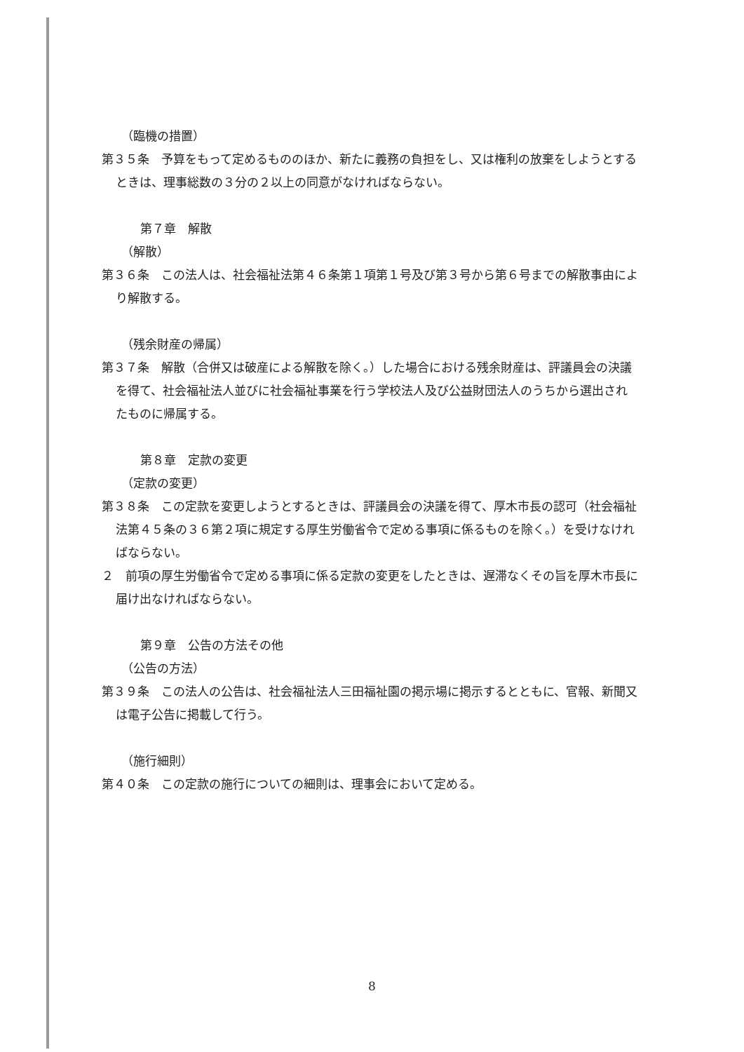（臨機の措置）
第３５条　予算をもって定めるもののほか、新たに義務の負担をし、又は権利の放棄をしようとするときは、理事総数の３分の２以上の同意がなければならない。
第７章　解散
（解散）
第３６条　この法人は、社会福祉法第４６条第１項第１号及び第３号から第６号までの解散事由により解散する。
（残余財産の帰属）
第３７条　解散（合併又は破産による解散を除く。）した場合における残余財産は、評議員会の決議を得て、社会福祉法人並びに社会福祉事業を行う学校法人及び公益財団法人のうちから選出されたものに帰属する。
第８章　定款の変更
（定款の変更）
第３８条　この定款を変更しようとするときは、評議員会の決議を得て、厚木市長の認可（社会福祉法第４５条の３６第２項に規定する厚生労働省令で定める事項に係るものを除く。）を受けなければならない。
２　前項の厚生労働省令で定める事項に係る定款の変更をしたときは、遅滞なくその旨を厚木市長に届け出なければならない。
第９章　公告の方法その他
（公告の方法）
第３９条　この法人の公告は、社会福祉法人三田福祉園の掲示場に掲示するとともに、官報、新聞又は電子公告に掲載して行う。
（施行細則）
第４０条　この定款の施行についての細則は、理事会において定める。
8